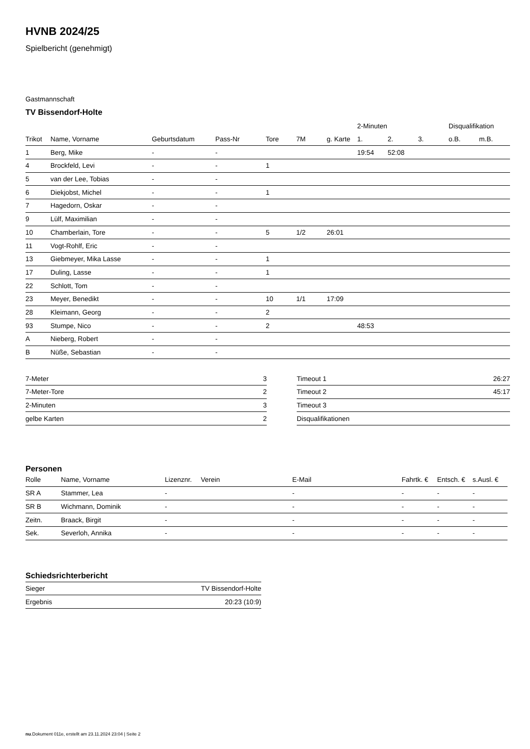HVNB 2024/25
Spielbericht (genehmigt)
Gastmannschaft
TV Bissendorf-Holte
| | | | | | | | 2-Minuten | | | Disqualifikation | |
| --- | --- | --- | --- | --- | --- | --- | --- | --- | --- | --- | --- |
| Trikot | Name, Vorname | Geburtsdatum | Pass-Nr | Tore | 7M | g. Karte | 1. | 2. | 3. | o.B. | m.B. |
| 1 | Berg, Mike | - | - | | | | 19:54 | 52:08 | | | |
| 4 | Brockfeld, Levi | - | - | 1 | | | | | | | |
| 5 | van der Lee, Tobias | - | - | | | | | | | | |
| 6 | Diekjobst, Michel | - | - | 1 | | | | | | | |
| 7 | Hagedorn, Oskar | - | - | | | | | | | | |
| 9 | Lülf, Maximilian | - | - | | | | | | | | |
| 10 | Chamberlain, Tore | - | - | 5 | 1/2 | 26:01 | | | | | |
| 11 | Vogt-Rohlf, Eric | - | - | | | | | | | | |
| 13 | Giebmeyer, Mika Lasse | - | - | 1 | | | | | | | |
| 17 | Duling, Lasse | - | - | 1 | | | | | | | |
| 22 | Schlott, Tom | - | - | | | | | | | | |
| 23 | Meyer, Benedikt | - | - | 10 | 1/1 | 17:09 | | | | | |
| 28 | Kleimann, Georg | - | - | 2 | | | | | | | |
| 93 | Stumpe, Nico | - | - | 2 | | | 48:53 | | | | |
| A | Nieberg, Robert | - | - | | | | | | | | |
| B | Nüße, Sebastian | - | - | | | | | | | | |
| 7-Meter | 3 |
| 7-Meter-Tore | 2 |
| 2-Minuten | 3 |
| gelbe Karten | 2 |
| Timeout 1 | 26:27 |
| Timeout 2 | 45:17 |
| Timeout 3 | |
| Disqualifikationen | |
Personen
| Rolle | Name, Vorname | Lizenznr. | Verein | E-Mail | Fahrtk. € | Entsch. € | s.Ausl. € |
| --- | --- | --- | --- | --- | --- | --- | --- |
| SR A | Stammer, Lea | - | | - | - | - | - |
| SR B | Wichmann, Dominik | - | | - | - | - | - |
| Zeitn. | Braack, Birgit | - | | - | - | - | - |
| Sek. | Severloh, Annika | - | | - | - | - | - |
Schiedsrichterbericht
| Sieger | TV Bissendorf-Holte |
| Ergebnis | 20:23 (10:9) |
nu.Dokument 011e, erstellt am 23.11.2024 23:04 | Seite 2